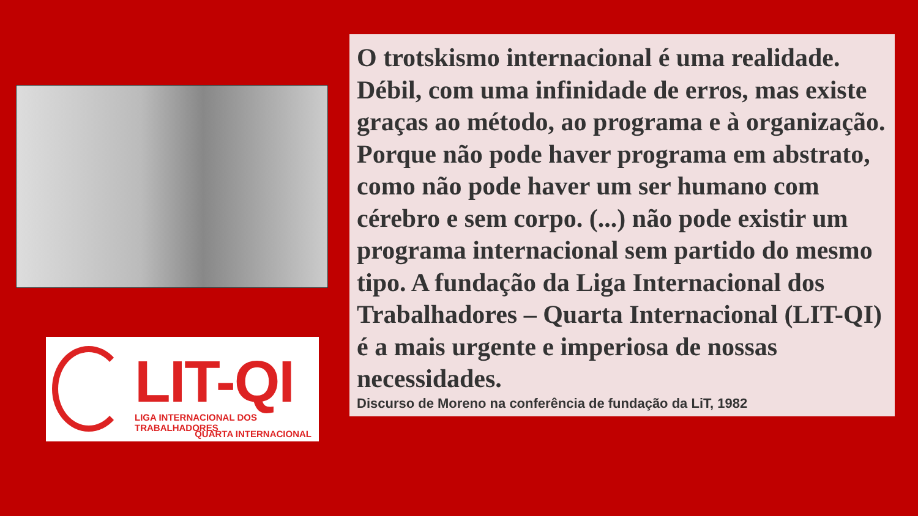LIT-QI
LIGA INTERNACIONAL DOS TRABALHADORES
QUARTA INTERNACIONAL
O trotskismo internacional é uma realidade. Débil, com uma infinidade de erros, mas existe graças ao método, ao programa e à organização. Porque não pode haver programa em abstrato, como não pode haver um ser humano com cérebro e sem corpo. (...) não pode existir um programa internacional sem partido do mesmo tipo. A fundação da Liga Internacional dos Trabalhadores – Quarta Internacional (LIT-QI) é a mais urgente e imperiosa de nossas necessidades.
Discurso de Moreno na conferência de fundação da LiT, 1982